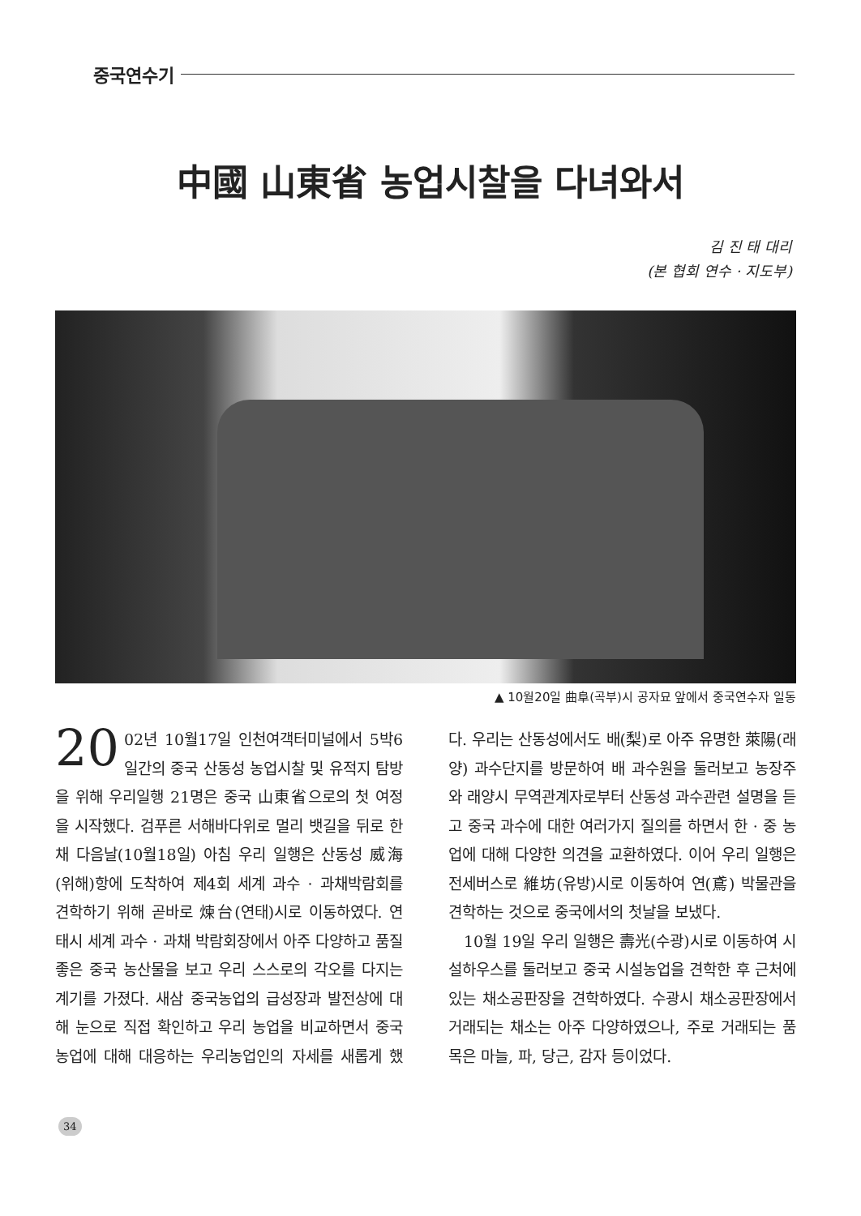중국연수기
中國 山東省 농업시찰을 다녀와서
김 진 태 대리
(본 협회 연수 · 지도부)
▲ 10월20일 曲阜(곡부)시 공자묘 앞에서 중국연수자 일동
20 02년 10월17일 인천여객터미널에서 5박6일간의 중국 산동성 농업시찰 및 유적지 탐방을 위해 우리일행 21명은 중국 山東省으로의 첫 여정을 시작했다. 검푸른 서해바다위로 멀리 뱃길을 뒤로 한 채 다음날(10월18일) 아침 우리 일행은 산동성 威海(위해)항에 도착하여 제4회 세계 과수 · 과채박람회를 견학하기 위해 곧바로 煉台(연태)시로 이동하였다. 연태시 세계 과수 · 과채 박람회장에서 아주 다양하고 품질 좋은 중국 농산물을 보고 우리 스스로의 각오를 다지는 계기를 가졌다. 새삼 중국농업의 급성장과 발전상에 대해 눈으로 직접 확인하고 우리 농업을 비교하면서 중국농업에 대해 대응하는 우리농업인의 자세를 새롭게 했다. 우리는 산동성에서도 배(梨)로 아주 유명한 萊陽(래양) 과수단지를 방문하여 배 과수원을 둘러보고 농장주와 래양시 무역관계자로부터 산동성 과수관련 설명을 듣고 중국 과수에 대한 여러가지 질의를 하면서 한 · 중 농업에 대해 다양한 의견을 교환하였다. 이어 우리 일행은 전세버스로 維坊(유방)시로 이동하여 연(鳶) 박물관을 견학하는 것으로 중국에서의 첫날을 보냈다.
10월 19일 우리 일행은 壽光(수광)시로 이동하여 시설하우스를 둘러보고 중국 시설농업을 견학한 후 근처에 있는 채소공판장을 견학하였다. 수광시 채소공판장에서 거래되는 채소는 아주 다양하였으나, 주로 거래되는 품목은 마늘, 파, 당근, 감자 등이었다.
34